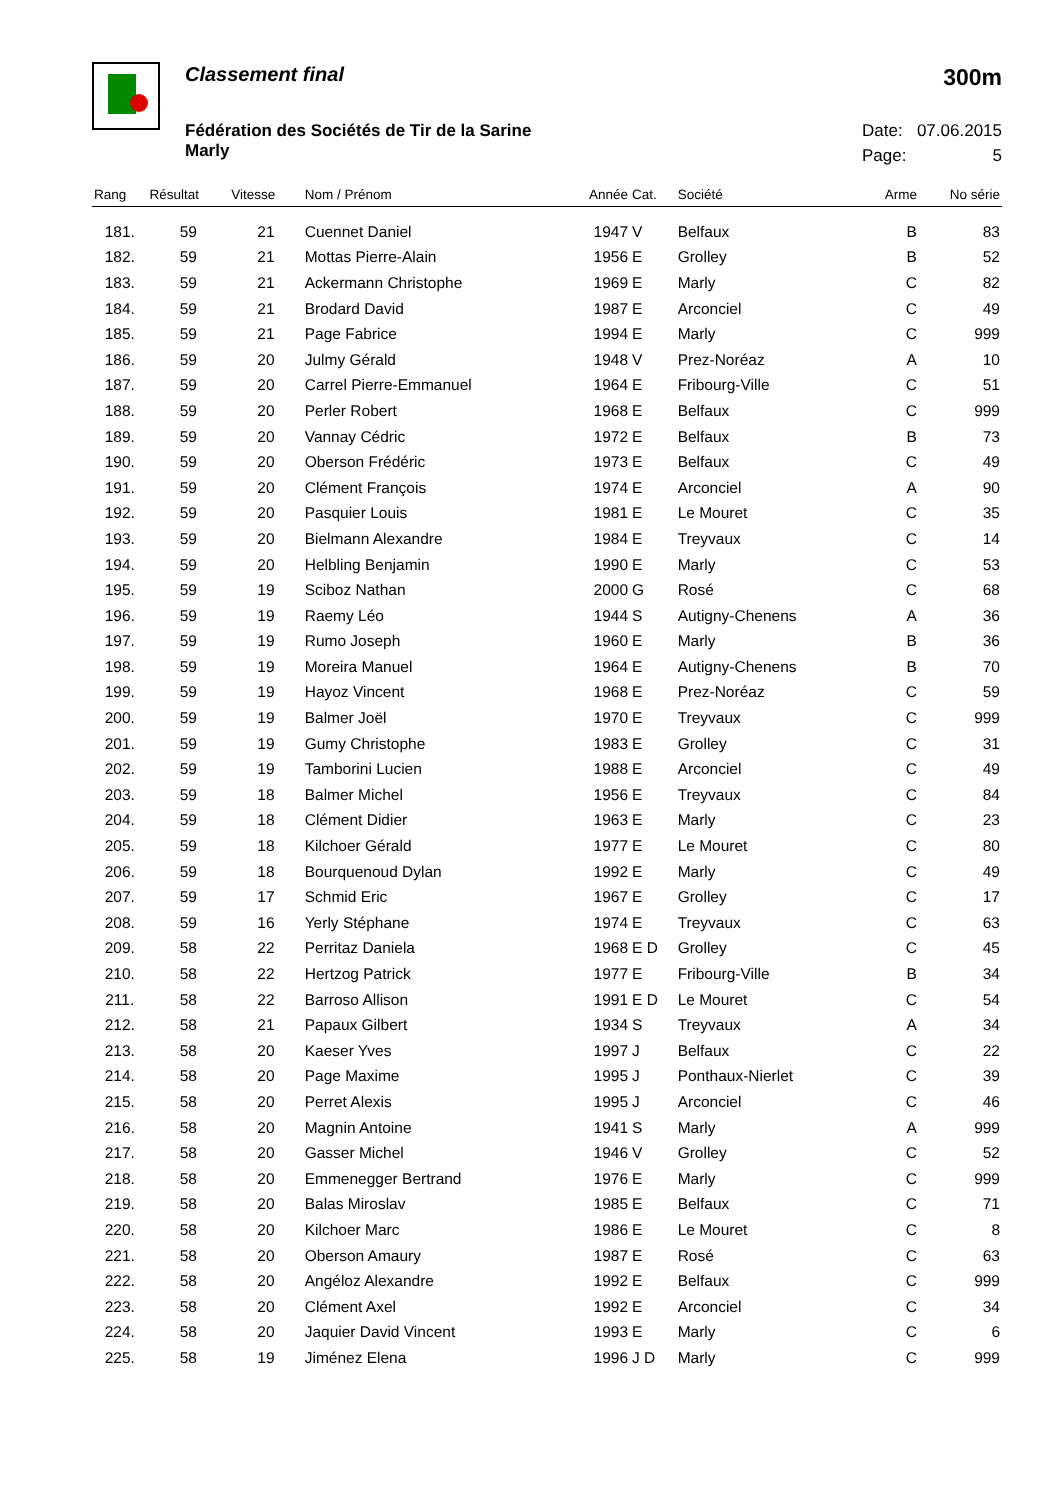Classement final
300m
Fédération des Sociétés de Tir de la Sarine
Marly
Date: 07.06.2015
Page: 5
| Rang | Résultat | Vitesse | Nom / Prénom | Année | Cat. | Société | Arme | No série |
| --- | --- | --- | --- | --- | --- | --- | --- | --- |
| 181. | 59 | 21 | Cuennet Daniel | 1947 | V | Belfaux | B | 83 |
| 182. | 59 | 21 | Mottas Pierre-Alain | 1956 | E | Grolley | B | 52 |
| 183. | 59 | 21 | Ackermann Christophe | 1969 | E | Marly | C | 82 |
| 184. | 59 | 21 | Brodard David | 1987 | E | Arconciel | C | 49 |
| 185. | 59 | 21 | Page Fabrice | 1994 | E | Marly | C | 999 |
| 186. | 59 | 20 | Julmy Gérald | 1948 | V | Prez-Noréaz | A | 10 |
| 187. | 59 | 20 | Carrel Pierre-Emmanuel | 1964 | E | Fribourg-Ville | C | 51 |
| 188. | 59 | 20 | Perler Robert | 1968 | E | Belfaux | C | 999 |
| 189. | 59 | 20 | Vannay Cédric | 1972 | E | Belfaux | B | 73 |
| 190. | 59 | 20 | Oberson Frédéric | 1973 | E | Belfaux | C | 49 |
| 191. | 59 | 20 | Clément François | 1974 | E | Arconciel | A | 90 |
| 192. | 59 | 20 | Pasquier Louis | 1981 | E | Le Mouret | C | 35 |
| 193. | 59 | 20 | Bielmann Alexandre | 1984 | E | Treyvaux | C | 14 |
| 194. | 59 | 20 | Helbling Benjamin | 1990 | E | Marly | C | 53 |
| 195. | 59 | 19 | Sciboz Nathan | 2000 | G | Rosé | C | 68 |
| 196. | 59 | 19 | Raemy Léo | 1944 | S | Autigny-Chenens | A | 36 |
| 197. | 59 | 19 | Rumo Joseph | 1960 | E | Marly | B | 36 |
| 198. | 59 | 19 | Moreira Manuel | 1964 | E | Autigny-Chenens | B | 70 |
| 199. | 59 | 19 | Hayoz Vincent | 1968 | E | Prez-Noréaz | C | 59 |
| 200. | 59 | 19 | Balmer Joël | 1970 | E | Treyvaux | C | 999 |
| 201. | 59 | 19 | Gumy Christophe | 1983 | E | Grolley | C | 31 |
| 202. | 59 | 19 | Tamborini Lucien | 1988 | E | Arconciel | C | 49 |
| 203. | 59 | 18 | Balmer Michel | 1956 | E | Treyvaux | C | 84 |
| 204. | 59 | 18 | Clément Didier | 1963 | E | Marly | C | 23 |
| 205. | 59 | 18 | Kilchoer Gérald | 1977 | E | Le Mouret | C | 80 |
| 206. | 59 | 18 | Bourquenoud Dylan | 1992 | E | Marly | C | 49 |
| 207. | 59 | 17 | Schmid Eric | 1967 | E | Grolley | C | 17 |
| 208. | 59 | 16 | Yerly Stéphane | 1974 | E | Treyvaux | C | 63 |
| 209. | 58 | 22 | Perritaz Daniela | 1968 | E D | Grolley | C | 45 |
| 210. | 58 | 22 | Hertzog Patrick | 1977 | E | Fribourg-Ville | B | 34 |
| 211. | 58 | 22 | Barroso Allison | 1991 | E D | Le Mouret | C | 54 |
| 212. | 58 | 21 | Papaux Gilbert | 1934 | S | Treyvaux | A | 34 |
| 213. | 58 | 20 | Kaeser Yves | 1997 | J | Belfaux | C | 22 |
| 214. | 58 | 20 | Page Maxime | 1995 | J | Ponthaux-Nierlet | C | 39 |
| 215. | 58 | 20 | Perret Alexis | 1995 | J | Arconciel | C | 46 |
| 216. | 58 | 20 | Magnin Antoine | 1941 | S | Marly | A | 999 |
| 217. | 58 | 20 | Gasser Michel | 1946 | V | Grolley | C | 52 |
| 218. | 58 | 20 | Emmenegger Bertrand | 1976 | E | Marly | C | 999 |
| 219. | 58 | 20 | Balas Miroslav | 1985 | E | Belfaux | C | 71 |
| 220. | 58 | 20 | Kilchoer Marc | 1986 | E | Le Mouret | C | 8 |
| 221. | 58 | 20 | Oberson Amaury | 1987 | E | Rosé | C | 63 |
| 222. | 58 | 20 | Angéloz Alexandre | 1992 | E | Belfaux | C | 999 |
| 223. | 58 | 20 | Clément Axel | 1992 | E | Arconciel | C | 34 |
| 224. | 58 | 20 | Jaquier David Vincent | 1993 | E | Marly | C | 6 |
| 225. | 58 | 19 | Jiménez Elena | 1996 | J D | Marly | C | 999 |